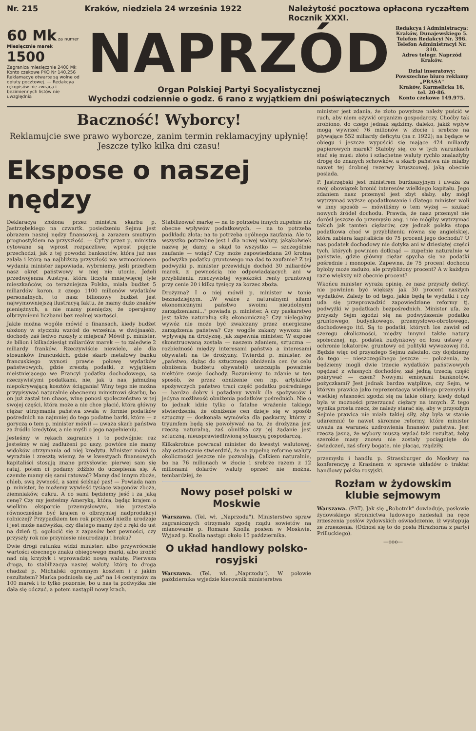Nr. 215 Kraków, niedziela 24 września 1922 Należytość pocztowa opłacona ryczałtem
Rocznik XXXI.
60 Mk za numer
Miesięcznie marek 1500
Zagranica miesięcznie 2400 Mk
Konto czekowe PKO Nr 140.256
Reklamacye otwarte są wolne od opłaty pocztowej. — Redakcya rękopisów nie zwraca i bezimiennych listów nie uwzględnia
NAPRZÓD
Organ Polskiej Partyi Socyalistycznej
Wychodzi codziennie o godz. 6 rano z wyjątkiem dni poświątecznych
Redakcya i Administracya: Kraków, Dunajewskiego 5.
Telefon Redakcyi Nr. 396.
Telefon Administracyi Nr. 310.
Adres telegr. Naprzód Kraków.
Dział inseratowy: Powszechne biuro reklamy „PRASA"
Kraków, Karmelicka 16, tel. 20-86.
Konto czekowe 149.975.
Baczność! Wyborcy!
Reklamujcie swe prawo wyborcze, zanim termin reklamacyjny upłynię! Jeszcze tylko kilka dni czasu!
Ekspose o naszej nędzy
Deklaracya złożona przez ministra skarbu p. Jastrzębskiego na czwartk. posiedzeniu Sejmu jest obrazem naszej nędzy finansowej, a zarazem smutnym prognostykiem na przyszłość. — Cyfry przez p. ministra cytowane są wprost rozpaczliwe; wprost pojęcie przechodzi, jak z tej powodzi banknotów, która już nas zalała i którą na najbliższą przyszłość we wzmocnionem wydaniu minister zapowiada, wybrniemy, jeśli przedtem nasz okręt państwowy w niej nie utonie. Jeżeli przedwojenna Austrya, która liczyła mniejwięcej tyle mieszkańców, co terażniejsza Polska, miała budżet 5 miliardów koron, z czego 1100 milionów wydatków personalnych, to nasz bilionowy budżet jest najwymowniejszą ilustracyą faktu, że mamy dużo znaków pieniężnych, a nie mamy pieniędzy, że operujemy olbrzymiemi liczbami bez realnej wartości.
Jakże można wogóle mówić o finansach, kiedy budżet ułożony w styczniu wzrósł do września w dwójnasób, dochody zaś ledwo ruszyły z miejsca? Mówił p. minister, że bilion i kilkadziesiąt miliardów marek — to zaledwie 2 miliardy franków. Rzeczywiście niewiele, ale dla stosunków francuskich, gdzie skarb metalowy banku francuskiego wynosi prawie połowę wydatków państwowych, gdzie zresztą podatki, z wyjątkiem nieistniejącego we Francyi podatku dochodowego, są rzeczywistymi podatkami, nie, jak u nas, jałmużną niepokrywającą kosztów ściągania! Winy tego nie można przypisywać naturalnie obecnemu ministrowi skarbu, bo on już zastał ten chaos, winę ponosi społeczeństwo w tej swojej części, która może a nie chce płacić, która główny ciężar utrzymania państwa zwala w formie podatków pośrednich na najmniej do tego podatne barki, które — z goryczą o tem p. minister mówił — uważa skarb państwa za źródło kredytów, a nie myśli o jego napełnieniu.
Jesteśmy w rękach zagranicy i to podwójnie: raz jesteśmy w niej zadłużeni po uszy, powtóre nie mamy widoków otrzymania od niej kredytu. Minister mówi to wyraźnie i zresztą wiemy, że w kwestyach finansowych kapitaliści stosują znane przysłowie: pierwej sam się ratuj, potem ci podamy źdźbło do uczepienia się. A czemże mamy się sami ratować? Mamy dać innym zboże, chleb, swą żywność, a sami ściśnąć pas! — Powiada nam p. minister, że możemy wywieść tysiące wagonów zboża, ziemniaków, cukru. A co sami będziemy jeść i za jaką cenę? Czy my jesteśmy Ameryką, która, będąc krajem o wielkim eksporcie przemysłowym, nie przestała równocześnie być krajem o olbrzymiej nadprodukcyi rolniczej? Przypadkiem ten rok przyniósł nieźle urodzaje i jest może nadwyżka, czy dlatego mamy żyć z ręki do ust na dzień tj. ogołocić się z zapasów bez pewności, czy przyszły rok nie przyniesie nieurodzaju i braku?
Dwie drogi ratunku widzi minister: albo przywrócenie wartości obecnego znaku obiegowego marki, albo zrobić nad nią krzyżyk i wprowadzić nową walutę. Pierwsza droga, to stabilizacya naszej waluty, którą to drogą chadzał p. Michalski ogromnym kosztem i z jakim rezultatem? Marka podniosła się „aż" na 14 centymów za 100 marek i to tylko pozornie, bo u nas ta podwyżka nie dała się odczuć, a potem nastąpił nowy krach.
Stabilizować markę — na to potrzeba innych zupełnie niż obecne wpływów podatkowych, — na to potrzeba podkładu złota; na to potrzeba ogólnego zaufania. Ale to wszystko potrzebne jest i dla nowej waluty, jakąkolwiek nazwę jej damy, a skąd to wszystko — szczególnie zaufanie — wziąć? Czy może zapowiedziana 20 krotna podwyżka podatku gruntowego ma dać to zaufanie? Z tej podwyżki p. minister przewiduje dochód 30 miliardów marek, z pewnością nie odpowiadających ani w przybliżeniu rzeczywistej wysokości renty gruntowej przy cenie 20 i kilku tysięcy za korzec zboża.
Drożyzna? I o niej mówił p. minister w tonie beznadziejnym. „W walce z naturalnymi siłami ekonomicznymi państwo swoimi nieudolnymi zarządzeniami..." powiada p. minister. A czy paskarstwo jest także naturalną siłą ekonomiczną? Czy nielegalny wywóz nie może być zwalczany przez energiczne zarządzenia państwa? Czy wogóle zakazy wywozu nie wpływają na drożyznę, jak zapewnia minister. W expose skonstruowaną została — naszem zdaniem, sztuczna — rozbieżność między interesami państwa a interesami obywateli na tle drożyzny. Twierdzi p. minister, że „państwo, dążąc do sztucznego obniżenia cen (w celu obniżenia budżetu obywateli) uszczupla poważnie niektóre swoje dochody. Rozumiemy to zdanie w ten sposób, że przez obniżenie cen np. artykułów spożywczych państwo traci część podatku pośredniego — bardzo dobry i pożądany wynik dla spożywców i jedyna możliwość obniżenia podatków pośrednich. Nie o to jednak idzie tylko o fatalne wrażenie takiego stwierdzenia, że obniżenie cen dzieje się w sposób sztuczny — doskonała wymówka dla paskarzy, którzy z tryumfem będą się powoływać na to, że drożyzna jest rzeczą naturalną, zaś obniżka czy jej żądanie jest sztuczną, nieusprawiedliwioną sytuacyą gospodarczą.
Kilkakrotnie powracał minister do kwestyi walutowej, aby ostatecznie stwierdzić, że na zupełną reformę waluty okoliczności jeszcze nie pozwalają. Całkiem naturalnie, bo na 76 milionach w złocie i srebrze razem z 12 milionami dolarów waluty oprzeć nie można, tembardziej, że
Nowy poseł polski w Moskwie
Warszawa. (Tel. wł. „Naprzodu"). Ministerstwo spraw zagranicznych otrzymało zgodę rządu sowietów na mianowanie p. Romana Knolla posłem w Moskwie. Wyjazd p. Knolla nastąpi około 15 października.
O układ handlowy polsko-rosyjski
Warszawa. (Tel. wł. „Naprzodu"). W połowie października wyjedzie kierownik ministerstwa
minister jest zdania, że złoto powyższe należy puścić w ruch, aby niem ożywić organizm gospodarczy. Choćby tak zrobiono, do czego jednak sądzimy, daleko, jakiż wpływ mogą wywrzeć 76 milionów w złocie i srebrze na pływające 552 miliardy deficytu (na r. 1922); na będące w obiegu i jeszcze wypuścić się mające 424 miliardy papierowych marek? Stałoby się, co w tych warunkach stać się musi: złoto i szlachetne waluty rychło znalazłyby drogę do znanych schowków, a skarb państwa nie miałby nawet tej drobnej rezerwy kruszcowej, jaką obecnie posiada.
P. Jastrzębski jest ministrem burżuazyjnym i uważa za swój obowiązek bronić interesów wielkiego kapitału. Jego zdaniem nasz przemysł jest zbyt słaby, aby mógł wytrzymać wyższe opodatkowanie i dlatego minister woli w inny sposób — mówiliśmy o tem wyżej — szukać nowych źródeł dochodu. Prawda, że nasz przemysł nie dorósł jeszcze do przemysłu ang. i nie mógłby wytrzymać takich jak tamten ciężarów, czy jednak polska stopa podatkowa choć w przybliżeniu równa się angielskiej, która zabiera kapitaliście do 75 procent jego dochodu? U nas podatek dochodowy nie dotyka ani w dziesiątej części tych, których powinien dotknąć — zupełnie naturalnie w państwie, gdzie główny ciężar spycha się na podatki pośrednie i monopole. Zapewne, że 75 procent dochodu byłoby może zadużo, ale przybliżony procent? A w każdym razie większy niż obecnie procent?
Wkońcu minister wyraża opinię, że nasz przyszły deficyt nie powinien być większy jak 30 procent naszych wydatków. Zależy to od tego, jakie będą te wydatki i czy uda się przeprowadzić zapowiedziane reformy tj. podwyżki w podatkach bezpośrednich. Minister ufa, że przyszły Sejm zgodzi się na podwyższenie podatku gruntowego, budynkowego, przemysłowo-obrotowego, dochodowego itd. Są to podatki, których los zawisł od szeregu okoliczności, między innymi także natury społecznej, np. podatek budynkowy od losu ustawy o ochronie lokatorów, gruntowy od polityki wywozowej itd. Będzie więc od przyszłego Sejmu zależało, czy dojdziemy do tego — nieszczególnego jeszcze — położenia, że będziemy mogli dwie trzecie wydatków państwowych opędzać z własnych dochodów, zaś jedną trzecią część pokrywać — czem? Nowymi emisyami banknotów, pożyczkami? Jest jednak bardzo wątpliwe, czy Sejm, w którym prawica jako reprezentacya wielkiego przemysłu i wielkiej własności zgodzi się na takie ofiary, kiedy dotąd była w możności przerzucać ciężary na innych. Z tego wynika prosta rzecz, że należy starać się, aby w przyszłym Sejmie prawica nie miała takiej siły, aby była w stanie udaremnić te nawet skromne reformy, które minister uważa za warunek uzdrowienia finansów państwa. Jest rzeczą jasną, że wybory muszą wydać taki rezultat, żeby szerokie masy znowu nie zostały pociągnięte do świadczeń, zaś sfery bogate, nie płacąc, rządziły.
przemysłu i handlu p. Strassburger do Moskwy na konferencyę z Krasinem w sprawie układów o traktat handlowy polsko rosyjski.
Rozłam w żydowskim klubie sejmowym
Warszawa. (PAT). Jak się „Robotnik" dowiaduje, posłowie żydowskiego stronnictwa ludowego nadesłali na ręce zrzeszenia posłów żydowskich oświadczenie, iż występują ze zrzeszenia. (Odnosi się to do posła Hirszhorna z partyi Prilluckiego).
—ooo—